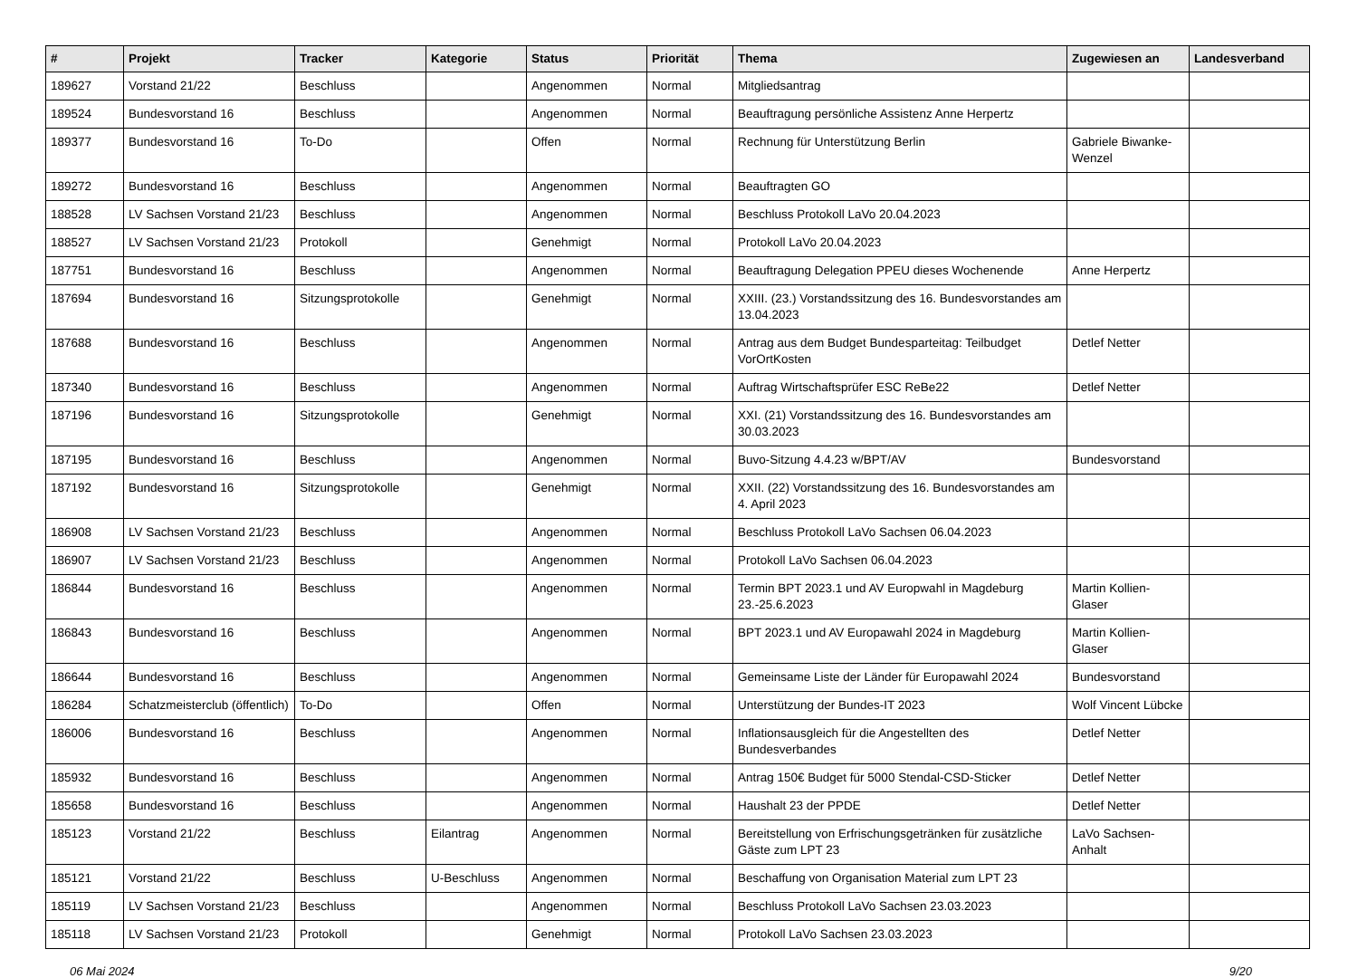| # | Projekt | Tracker | Kategorie | Status | Priorität | Thema | Zugewiesen an | Landesverband |
| --- | --- | --- | --- | --- | --- | --- | --- | --- |
| 189627 | Vorstand 21/22 | Beschluss | | Angenommen | Normal | Mitgliedsantrag | | |
| 189524 | Bundesvorstand 16 | Beschluss | | Angenommen | Normal | Beauftragung persönliche Assistenz Anne Herpertz | | |
| 189377 | Bundesvorstand 16 | To-Do | | Offen | Normal | Rechnung für Unterstützung Berlin | Gabriele Biwanke-Wenzel | |
| 189272 | Bundesvorstand 16 | Beschluss | | Angenommen | Normal | Beauftragten GO | | |
| 188528 | LV Sachsen Vorstand 21/23 | Beschluss | | Angenommen | Normal | Beschluss Protokoll LaVo 20.04.2023 | | |
| 188527 | LV Sachsen Vorstand 21/23 | Protokoll | | Genehmigt | Normal | Protokoll LaVo 20.04.2023 | | |
| 187751 | Bundesvorstand 16 | Beschluss | | Angenommen | Normal | Beauftragung Delegation PPEU dieses Wochenende | Anne Herpertz | |
| 187694 | Bundesvorstand 16 | Sitzungsprotokolle | | Genehmigt | Normal | XXIII. (23.) Vorstandssitzung des 16. Bundesvorstandes am 13.04.2023 | | |
| 187688 | Bundesvorstand 16 | Beschluss | | Angenommen | Normal | Antrag aus dem Budget Bundesparteitag: Teilbudget VorOrtKosten | Detlef Netter | |
| 187340 | Bundesvorstand 16 | Beschluss | | Angenommen | Normal | Auftrag Wirtschaftsprüfer ESC ReBe22 | Detlef Netter | |
| 187196 | Bundesvorstand 16 | Sitzungsprotokolle | | Genehmigt | Normal | XXI. (21) Vorstandssitzung des 16. Bundesvorstandes am 30.03.2023 | | |
| 187195 | Bundesvorstand 16 | Beschluss | | Angenommen | Normal | Buvo-Sitzung 4.4.23 w/BPT/AV | Bundesvorstand | |
| 187192 | Bundesvorstand 16 | Sitzungsprotokolle | | Genehmigt | Normal | XXII. (22) Vorstandssitzung des 16. Bundesvorstandes am 4. April 2023 | | |
| 186908 | LV Sachsen Vorstand 21/23 | Beschluss | | Angenommen | Normal | Beschluss Protokoll LaVo Sachsen 06.04.2023 | | |
| 186907 | LV Sachsen Vorstand 21/23 | Beschluss | | Angenommen | Normal | Protokoll LaVo Sachsen 06.04.2023 | | |
| 186844 | Bundesvorstand 16 | Beschluss | | Angenommen | Normal | Termin BPT 2023.1 und AV Europwahl in Magdeburg 23.-25.6.2023 | Martin Kollien-Glaser | |
| 186843 | Bundesvorstand 16 | Beschluss | | Angenommen | Normal | BPT 2023.1 und AV Europawahl 2024 in Magdeburg | Martin Kollien-Glaser | |
| 186644 | Bundesvorstand 16 | Beschluss | | Angenommen | Normal | Gemeinsame Liste der Länder für Europawahl 2024 | Bundesvorstand | |
| 186284 | Schatzmeisterclub (öffentlich) | To-Do | | Offen | Normal | Unterstützung der Bundes-IT 2023 | Wolf Vincent Lübcke | |
| 186006 | Bundesvorstand 16 | Beschluss | | Angenommen | Normal | Inflationsausgleich für die Angestellten des Bundesverbandes | Detlef Netter | |
| 185932 | Bundesvorstand 16 | Beschluss | | Angenommen | Normal | Antrag 150€ Budget für 5000 Stendal-CSD-Sticker | Detlef Netter | |
| 185658 | Bundesvorstand 16 | Beschluss | | Angenommen | Normal | Haushalt 23 der PPDE | Detlef Netter | |
| 185123 | Vorstand 21/22 | Beschluss | Eilantrag | Angenommen | Normal | Bereitstellung von Erfrischungsgetränken für zusätzliche Gäste zum LPT 23 | LaVo Sachsen-Anhalt | |
| 185121 | Vorstand 21/22 | Beschluss | U-Beschluss | Angenommen | Normal | Beschaffung von Organisation Material zum LPT 23 | | |
| 185119 | LV Sachsen Vorstand 21/23 | Beschluss | | Angenommen | Normal | Beschluss Protokoll LaVo Sachsen 23.03.2023 | | |
| 185118 | LV Sachsen Vorstand 21/23 | Protokoll | | Genehmigt | Normal | Protokoll LaVo Sachsen 23.03.2023 | | |
06 Mai 2024 9/20